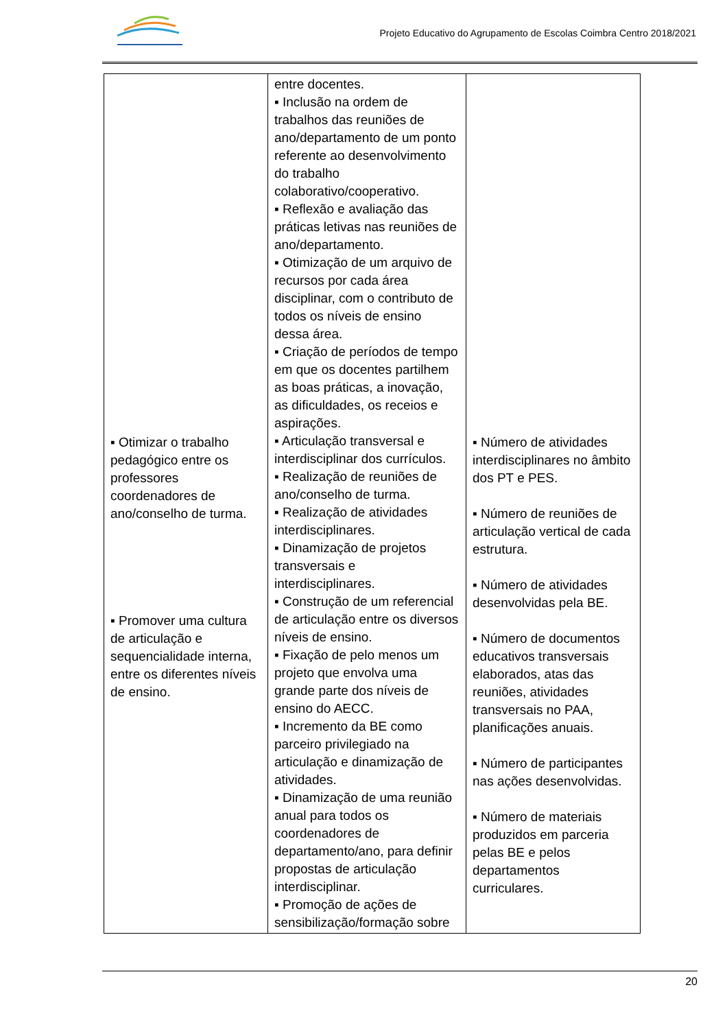Projeto Educativo do Agrupamento de Escolas Coimbra Centro 2018/2021
| ▪ Otimizar o trabalho pedagógico entre os professores coordenadores de ano/conselho de turma. ▪ Promover uma cultura de articulação e sequencialidade interna, entre os diferentes níveis de ensino. | entre docentes. ▪ Inclusão na ordem de trabalhos das reuniões de ano/departamento de um ponto referente ao desenvolvimento do trabalho colaborativo/cooperativo. ▪ Reflexão e avaliação das práticas letivas nas reuniões de ano/departamento. ▪ Otimização de um arquivo de recursos por cada área disciplinar, com o contributo de todos os níveis de ensino dessa área. ▪ Criação de períodos de tempo em que os docentes partilhem as boas práticas, a inovação, as dificuldades, os receios e aspirações. ▪ Articulação transversal e interdisciplinar dos currículos. ▪ Realização de reuniões de ano/conselho de turma. ▪ Realização de atividades interdisciplinares. ▪ Dinamização de projetos transversais e interdisciplinares. ▪ Construção de um referencial de articulação entre os diversos níveis de ensino. ▪ Fixação de pelo menos um projeto que envolva uma grande parte dos níveis de ensino do AECC. ▪ Incremento da BE como parceiro privilegiado na articulação e dinamização de atividades. ▪ Dinamização de uma reunião anual para todos os coordenadores de departamento/ano, para definir propostas de articulação interdisciplinar. ▪ Promoção de ações de sensibilização/formação sobre | ▪ Número de atividades interdisciplinares no âmbito dos PT e PES. ▪ Número de reuniões de articulação vertical de cada estrutura. ▪ Número de atividades desenvolvidas pela BE. ▪ Número de documentos educativos transversais elaborados, atas das reuniões, atividades transversais no PAA, planificações anuais. ▪ Número de participantes nas ações desenvolvidas. ▪ Número de materiais produzidos em parceria pelas BE e pelos departamentos curriculares. |
20